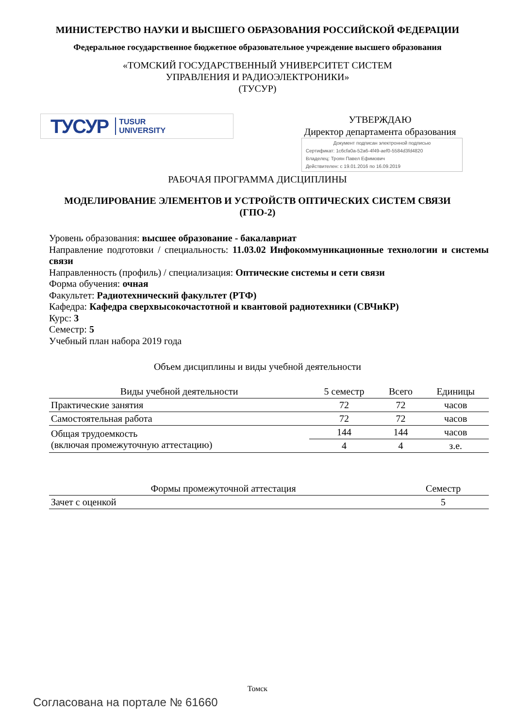МИНИСТЕРСТВО НАУКИ И ВЫСШЕГО ОБРАЗОВАНИЯ РОССИЙСКОЙ ФЕДЕРАЦИИ
Федеральное государственное бюджетное образовательное учреждение высшего образования
«ТОМСКИЙ ГОСУДАРСТВЕННЫЙ УНИВЕРСИТЕТ СИСТЕМ
УПРАВЛЕНИЯ И РАДИОЭЛЕКТРОНИКИ»
(ТУСУР)
ТУСУР TUSUR
UNIVERSITY
УТВЕРЖДАЮ
Директор департамента образования
Документ подписан электронной подписью
Сертификат: 1c6cfa0a-52a6-4f49-aef0-5584d3fd4820
Владелец: Троян Павел Ефимович
Действителен: с 19.01.2016 по 16.09.2019
РАБОЧАЯ ПРОГРАММА ДИСЦИПЛИНЫ
МОДЕЛИРОВАНИЕ ЭЛЕМЕНТОВ И УСТРОЙСТВ ОПТИЧЕСКИХ СИСТЕМ СВЯЗИ (ГПО-2)
Уровень образования: высшее образование - бакалавриат
Направление подготовки / специальность: 11.03.02 Инфокоммуникационные технологии и системы связи
Направленность (профиль) / специализация: Оптические системы и сети связи
Форма обучения: очная
Факультет: Радиотехнический факультет (РТФ)
Кафедра: Кафедра сверхвысокочастотной и квантовой радиотехники (СВЧиКР)
Курс: 3
Семестр: 5
Учебный план набора 2019 года
Объем дисциплины и виды учебной деятельности
| Виды учебной деятельности | 5 семестр | Всего | Единицы |
| --- | --- | --- | --- |
| Практические занятия | 72 | 72 | часов |
| Самостоятельная работа | 72 | 72 | часов |
| Общая трудоемкость (включая промежуточную аттестацию) | 144 | 144 | часов |
| | 4 | 4 | з.е. |
| Формы промежуточной аттестация | Семестр |
| --- | --- |
| Зачет с оценкой | 5 |
Томск
Согласована на портале № 61660